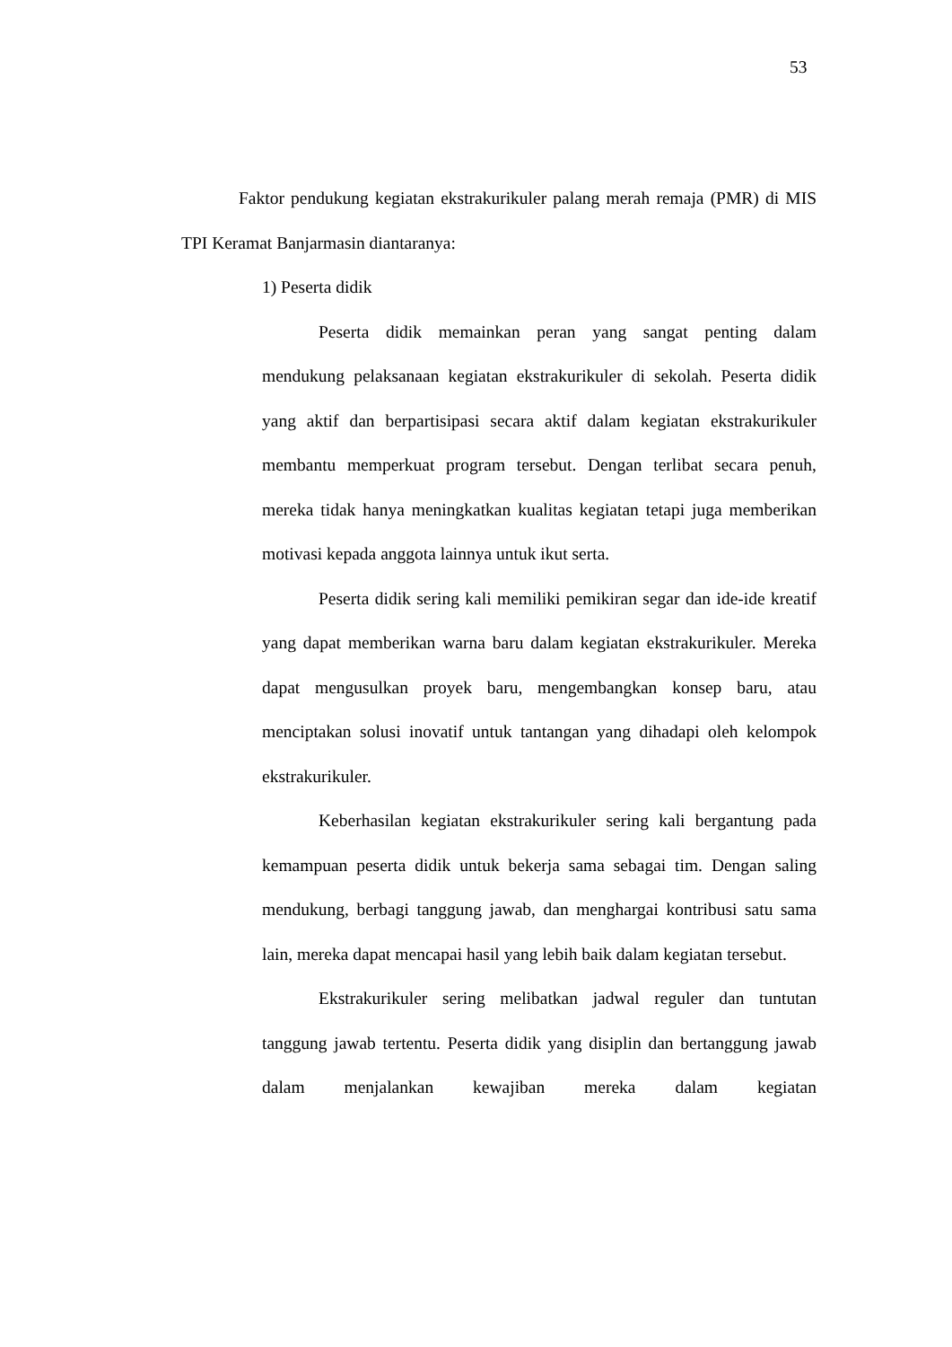53
Faktor pendukung kegiatan ekstrakurikuler palang merah remaja (PMR) di MIS TPI Keramat Banjarmasin diantaranya:
1) Peserta didik
Peserta didik memainkan peran yang sangat penting dalam mendukung pelaksanaan kegiatan ekstrakurikuler di sekolah. Peserta didik yang aktif dan berpartisipasi secara aktif dalam kegiatan ekstrakurikuler membantu memperkuat program tersebut. Dengan terlibat secara penuh, mereka tidak hanya meningkatkan kualitas kegiatan tetapi juga memberikan motivasi kepada anggota lainnya untuk ikut serta.
Peserta didik sering kali memiliki pemikiran segar dan ide-ide kreatif yang dapat memberikan warna baru dalam kegiatan ekstrakurikuler. Mereka dapat mengusulkan proyek baru, mengembangkan konsep baru, atau menciptakan solusi inovatif untuk tantangan yang dihadapi oleh kelompok ekstrakurikuler.
Keberhasilan kegiatan ekstrakurikuler sering kali bergantung pada kemampuan peserta didik untuk bekerja sama sebagai tim. Dengan saling mendukung, berbagi tanggung jawab, dan menghargai kontribusi satu sama lain, mereka dapat mencapai hasil yang lebih baik dalam kegiatan tersebut.
Ekstrakurikuler sering melibatkan jadwal reguler dan tuntutan tanggung jawab tertentu. Peserta didik yang disiplin dan bertanggung jawab dalam menjalankan kewajiban mereka dalam kegiatan